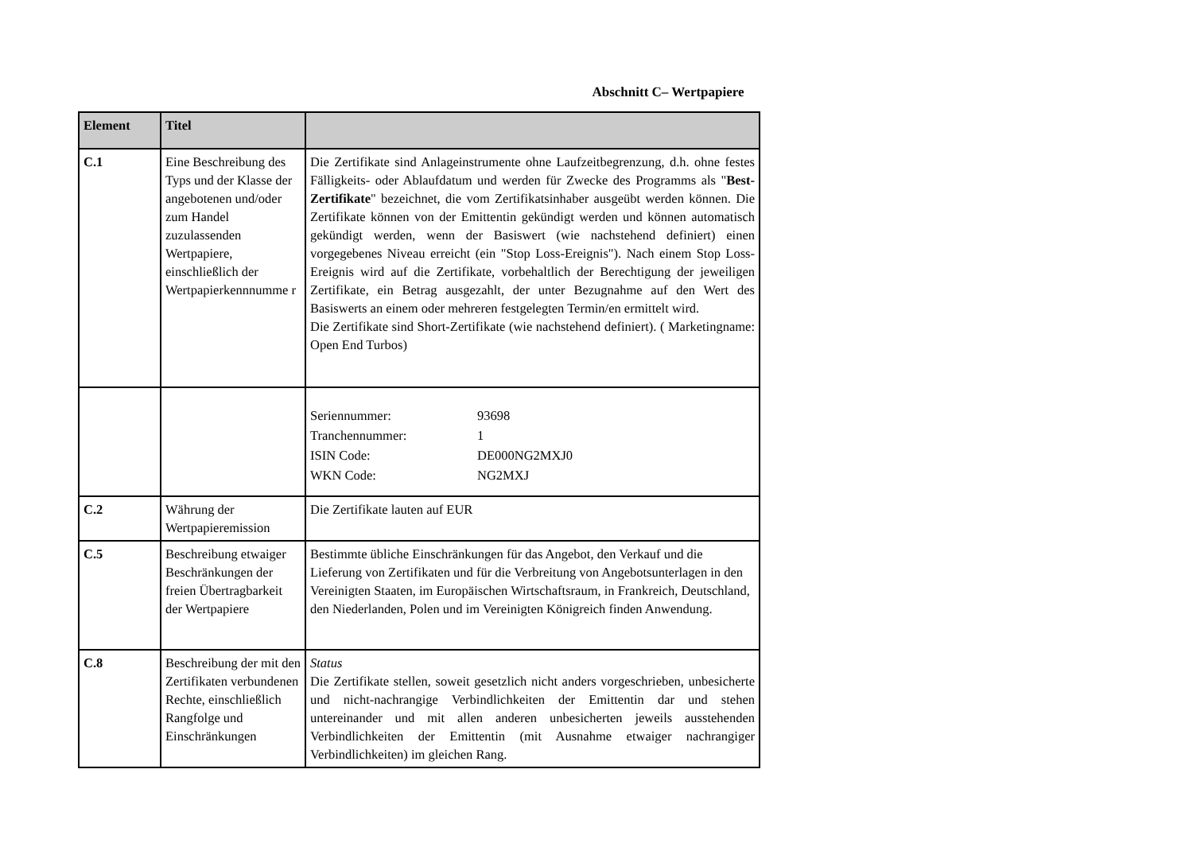Abschnitt C– Wertpapiere
| Element | Titel | |
| --- | --- | --- |
| C.1 | Eine Beschreibung des Typs und der Klasse der angebotenen und/oder zum Handel zuzulassenden Wertpapiere, einschließlich der Wertpapierkennnumme r | Die Zertifikate sind Anlageinstrumente ohne Laufzeitbegrenzung, d.h. ohne festes Fälligkeits- oder Ablaufdatum und werden für Zwecke des Programms als " Best-Zertifikate " bezeichnet, die vom Zertifikatsinhaber ausgeübt werden können. Die Zertifikate können von der Emittentin gekündigt werden und können automatisch gekündigt werden, wenn der Basiswert (wie nachstehend definiert) einen vorgegebenes Niveau erreicht (ein "Stop Loss-Ereignis"). Nach einem Stop Loss-Ereignis wird auf die Zertifikate, vorbehaltlich der Berechtigung der jeweiligen Zertifikate, ein Betrag ausgezahlt, der unter Bezugnahme auf den Wert des Basiswerts an einem oder mehreren festgelegten Termin/en ermittelt wird. Die Zertifikate sind Short-Zertifikate (wie nachstehend definiert). ( Marketingname: Open End Turbos) |
| | | / Seriennummer: / 93698 / / Tranchennummer: / 1 / / ISIN Code: / DE000NG2MXJ0 / / WKN Code: / NG2MXJ / |
| C.2 | Währung der Wertpapieremission | Die Zertifikate lauten auf EUR |
| C.5 | Beschreibung etwaiger Beschränkungen der freien Übertragbarkeit der Wertpapiere | Bestimmte übliche Einschränkungen für das Angebot, den Verkauf und die Lieferung von Zertifikaten und für die Verbreitung von Angebotsunterlagen in den Vereinigten Staaten, im Europäischen Wirtschaftsraum, in Frankreich, Deutschland, den Niederlanden, Polen und im Vereinigten Königreich finden Anwendung. |
| C.8 | Beschreibung der mit den Zertifikaten verbundenen Rechte, einschließlich Rangfolge und Einschränkungen | Status Die Zertifikate stellen, soweit gesetzlich nicht anders vorgeschrieben, unbesicherte und nicht-nachrangige Verbindlichkeiten der Emittentin dar und stehen untereinander und mit allen anderen unbesicherten jeweils ausstehenden Verbindlichkeiten der Emittentin (mit Ausnahme etwaiger nachrangiger Verbindlichkeiten) im gleichen Rang. |